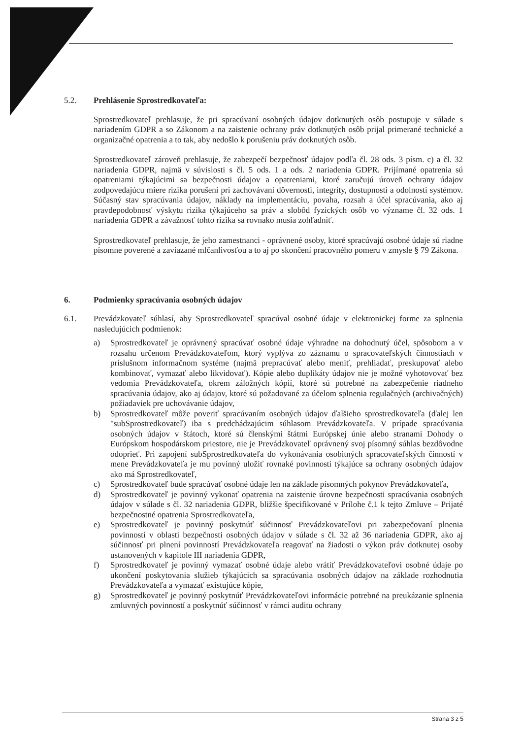5.2. Prehlásenie Sprostredkovateľa:
Sprostredkovateľ prehlasuje, že pri spracúvaní osobných údajov dotknutých osôb postupuje v súlade s nariadením GDPR a so Zákonom a na zaistenie ochrany práv dotknutých osôb prijal primerané technické a organizačné opatrenia a to tak, aby nedošlo k porušeniu práv dotknutých osôb.
Sprostredkovateľ zároveň prehlasuje, že zabezpečí bezpečnosť údajov podľa čl. 28 ods. 3 písm. c) a čl. 32 nariadenia GDPR, najmä v súvislosti s čl. 5 ods. 1 a ods. 2 nariadenia GDPR. Prijímané opatrenia sú opatreniami týkajúcimi sa bezpečnosti údajov a opatreniami, ktoré zaručujú úroveň ochrany údajov zodpovedajúcu miere rizika porušení pri zachovávaní dôvernosti, integrity, dostupnosti a odolnosti systémov. Súčasný stav spracúvania údajov, náklady na implementáciu, povaha, rozsah a účel spracúvania, ako aj pravdepodobnosť výskytu rizika týkajúceho sa práv a slobôd fyzických osôb vo význame čl. 32 ods. 1 nariadenia GDPR a závažnosť tohto rizika sa rovnako musia zohľadniť.
Sprostredkovateľ prehlasuje, že jeho zamestnanci - oprávnené osoby, ktoré spracúvajú osobné údaje sú riadne písomne poverené a zaviazané mlčanlivosťou a to aj po skončení pracovného pomeru v zmysle § 79 Zákona.
6. Podmienky spracúvania osobných údajov
6.1. Prevádzkovateľ súhlasí, aby Sprostredkovateľ spracúval osobné údaje v elektronickej forme za splnenia nasledujúcich podmienok:
a) Sprostredkovateľ je oprávnený spracúvať osobné údaje výhradne na dohodnutý účel, spôsobom a v rozsahu určenom Prevádzkovateľom, ktorý vyplýva zo záznamu o spracovateľských činnostiach v príslušnom informačnom systéme (najmä prepracúvať alebo meniť, prehliadať, preskupovať alebo kombinovať, vymazať alebo likvidovať). Kópie alebo duplikáty údajov nie je možné vyhotovovať bez vedomia Prevádzkovateľa, okrem záložných kópií, ktoré sú potrebné na zabezpečenie riadneho spracúvania údajov, ako aj údajov, ktoré sú požadované za účelom splnenia regulačných (archivačných) požiadaviek pre uchovávanie údajov,
b) Sprostredkovateľ môže poveriť spracúvaním osobných údajov ďalšieho sprostredkovateľa (ďalej len "subSprostredkovateľ) iba s predchádzajúcim súhlasom Prevádzkovateľa. V prípade spracúvania osobných údajov v štátoch, ktoré sú členskými štátmi Európskej únie alebo stranami Dohody o Európskom hospodárskom priestore, nie je Prevádzkovateľ oprávnený svoj písomný súhlas bezdôvodne odoprieť. Pri zapojení subSprostredkovateľa do vykonávania osobitných spracovateľských činností v mene Prevádzkovateľa je mu povinný uložiť rovnaké povinnosti týkajúce sa ochrany osobných údajov ako má Sprostredkovateľ,
c) Sprostredkovateľ bude spracúvať osobné údaje len na základe písomných pokynov Prevádzkovateľa,
d) Sprostredkovateľ je povinný vykonať opatrenia na zaistenie úrovne bezpečnosti spracúvania osobných údajov v súlade s čl. 32 nariadenia GDPR, bližšie špecifikované v Prílohe č.1 k tejto Zmluve – Prijaté bezpečnostné opatrenia Sprostredkovateľa,
e) Sprostredkovateľ je povinný poskytnúť súčinnosť Prevádzkovateľovi pri zabezpečovaní plnenia povinností v oblasti bezpečnosti osobných údajov v súlade s čl. 32 až 36 nariadenia GDPR, ako aj súčinnosť pri plnení povinností Prevádzkovateľa reagovať na žiadosti o výkon práv dotknutej osoby ustanovených v kapitole III nariadenia GDPR,
f) Sprostredkovateľ je povinný vymazať osobné údaje alebo vrátiť Prevádzkovateľovi osobné údaje po ukončení poskytovania služieb týkajúcich sa spracúvania osobných údajov na základe rozhodnutia Prevádzkovateľa a vymazať existujúce kópie,
g) Sprostredkovateľ je povinný poskytnúť Prevádzkovateľovi informácie potrebné na preukázanie splnenia zmluvných povinností a poskytnúť súčinnosť v rámci auditu ochrany
Strana 3 z 5